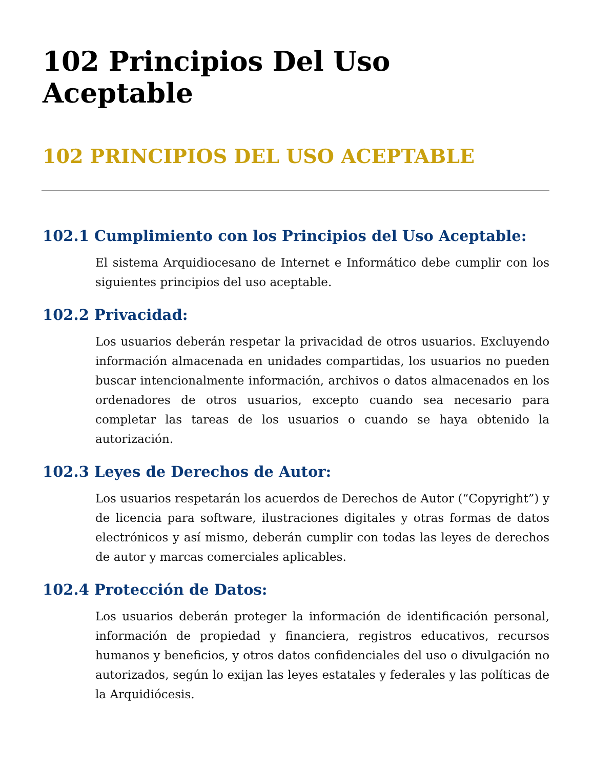102 Principios Del Uso Aceptable
102 PRINCIPIOS DEL USO ACEPTABLE
102.1 Cumplimiento con los Principios del Uso Aceptable:
El sistema Arquidiocesano de Internet e Informático debe cumplir con los siguientes principios del uso aceptable.
102.2 Privacidad:
Los usuarios deberán respetar la privacidad de otros usuarios. Excluyendo información almacenada en unidades compartidas, los usuarios no pueden buscar intencionalmente información, archivos o datos almacenados en los ordenadores de otros usuarios, excepto cuando sea necesario para completar las tareas de los usuarios o cuando se haya obtenido la autorización.
102.3 Leyes de Derechos de Autor:
Los usuarios respetarán los acuerdos de Derechos de Autor (“Copyright”) y de licencia para software, ilustraciones digitales y otras formas de datos electrónicos y así mismo, deberán cumplir con todas las leyes de derechos de autor y marcas comerciales aplicables.
102.4 Protección de Datos:
Los usuarios deberán proteger la información de identificación personal, información de propiedad y financiera, registros educativos, recursos humanos y beneficios, y otros datos confidenciales del uso o divulgación no autorizados, según lo exijan las leyes estatales y federales y las políticas de la Arquidiócesis.